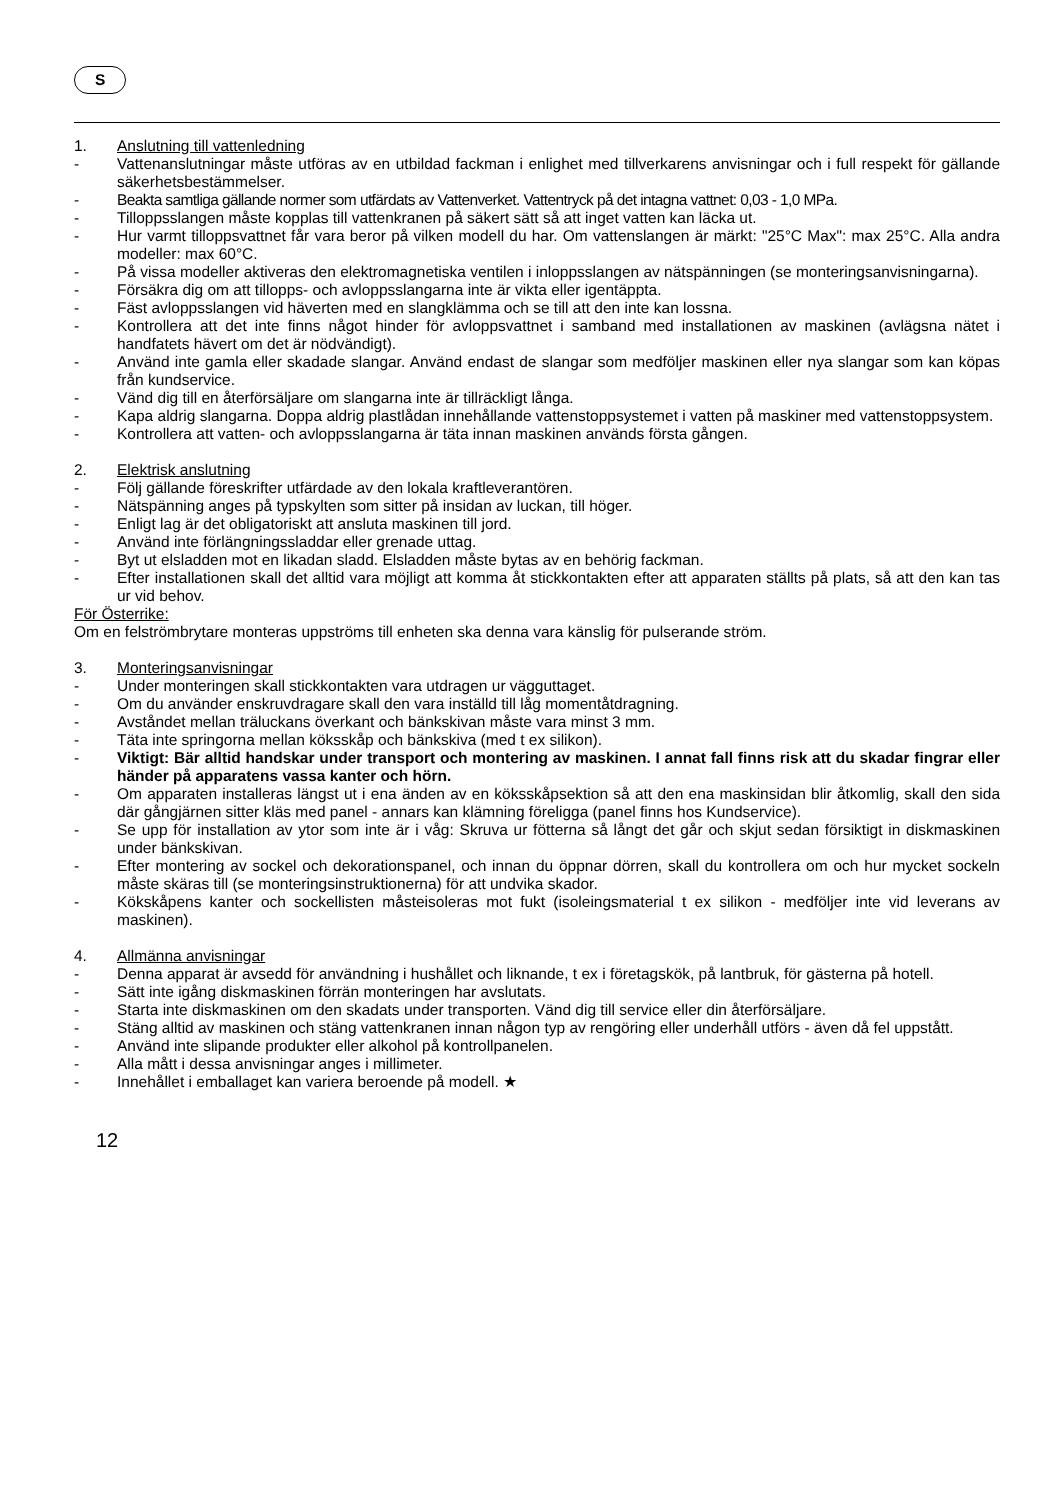S
1. Anslutning till vattenledning
- Vattenanslutningar måste utföras av en utbildad fackman i enlighet med tillverkarens anvisningar och i full respekt för gällande säkerhetsbestämmelser.
- Beakta samtliga gällande normer som utfärdats av Vattenverket. Vattentryck på det intagna vattnet: 0,03 - 1,0 MPa.
- Tilloppsslangen måste kopplas till vattenkranen på säkert sätt så att inget vatten kan läcka ut.
- Hur varmt tilloppsvattnet får vara beror på vilken modell du har. Om vattenslangen är märkt: "25°C Max": max 25°C. Alla andra modeller: max 60°C.
- På vissa modeller aktiveras den elektromagnetiska ventilen i inloppsslangen av nätspänningen (se monteringsanvisningarna).
- Försäkra dig om att tillopps- och avloppsslangarna inte är vikta eller igentäppta.
- Fäst avloppsslangen vid häverten med en slangklämma och se till att den inte kan lossna.
- Kontrollera att det inte finns något hinder för avloppsvattnet i samband med installationen av maskinen (avlägsna nätet i handfatets hävert om det är nödvändigt).
- Använd inte gamla eller skadade slangar. Använd endast de slangar som medföljer maskinen eller nya slangar som kan köpas från kundservice.
- Vänd dig till en återförsäljare om slangarna inte är tillräckligt långa.
- Kapa aldrig slangarna. Doppa aldrig plastlådan innehållande vattenstoppsystemet i vatten på maskiner med vattenstoppsystem.
- Kontrollera att vatten- och avloppsslangarna är täta innan maskinen används första gången.
2. Elektrisk anslutning
- Följ gällande föreskrifter utfärdade av den lokala kraftleverantören.
- Nätspänning anges på typskylten som sitter på insidan av luckan, till höger.
- Enligt lag är det obligatoriskt att ansluta maskinen till jord.
- Använd inte förlängningssladdar eller grenade uttag.
- Byt ut elsladden mot en likadan sladd. Elsladden måste bytas av en behörig fackman.
- Efter installationen skall det alltid vara möjligt att komma åt stickkontakten efter att apparaten ställts på plats, så att den kan tas ur vid behov.
För Österrike:
Om en felströmbrytare monteras uppströms till enheten ska denna vara känslig för pulserande ström.
3. Monteringsanvisningar
- Under monteringen skall stickkontakten vara utdragen ur vägguttaget.
- Om du använder enskruvdragare skall den vara inställd till låg momentåtdragning.
- Avståndet mellan träluckans överkant och bänkskivan måste vara minst 3 mm.
- Täta inte springorna mellan köksskåp och bänkskiva (med t ex silikon).
- Viktigt: Bär alltid handskar under transport och montering av maskinen. I annat fall finns risk att du skadar fingrar eller händer på apparatens vassa kanter och hörn.
- Om apparaten installeras längst ut i ena änden av en köksskåpsektion så att den ena maskinsidan blir åtkomlig, skall den sida där gångjärnen sitter kläs med panel - annars kan klämning föreligga (panel finns hos Kundservice).
- Se upp för installation av ytor som inte är i våg: Skruva ur fötterna så långt det går och skjut sedan försiktigt in diskmaskinen under bänkskivan.
- Efter montering av sockel och dekorationspanel, och innan du öppnar dörren, skall du kontrollera om och hur mycket sockeln måste skäras till (se monteringsinstruktionerna) för att undvika skador.
- Kökskåpens kanter och sockellisten måsteisoleras mot fukt (isoleingsmaterial t ex silikon - medföljer inte vid leverans av maskinen).
4. Allmänna anvisningar
- Denna apparat är avsedd för användning i hushållet och liknande, t ex i företagskök, på lantbruk, för gästerna på hotell.
- Sätt inte igång diskmaskinen förrän monteringen har avslutats.
- Starta inte diskmaskinen om den skadats under transporten. Vänd dig till service eller din återförsäljare.
- Stäng alltid av maskinen och stäng vattenkranen innan någon typ av rengöring eller underhåll utförs - även då fel uppstått.
- Använd inte slipande produkter eller alkohol på kontrollpanelen.
- Alla mått i dessa anvisningar anges i millimeter.
- Innehållet i emballaget kan variera beroende på modell. ★
12